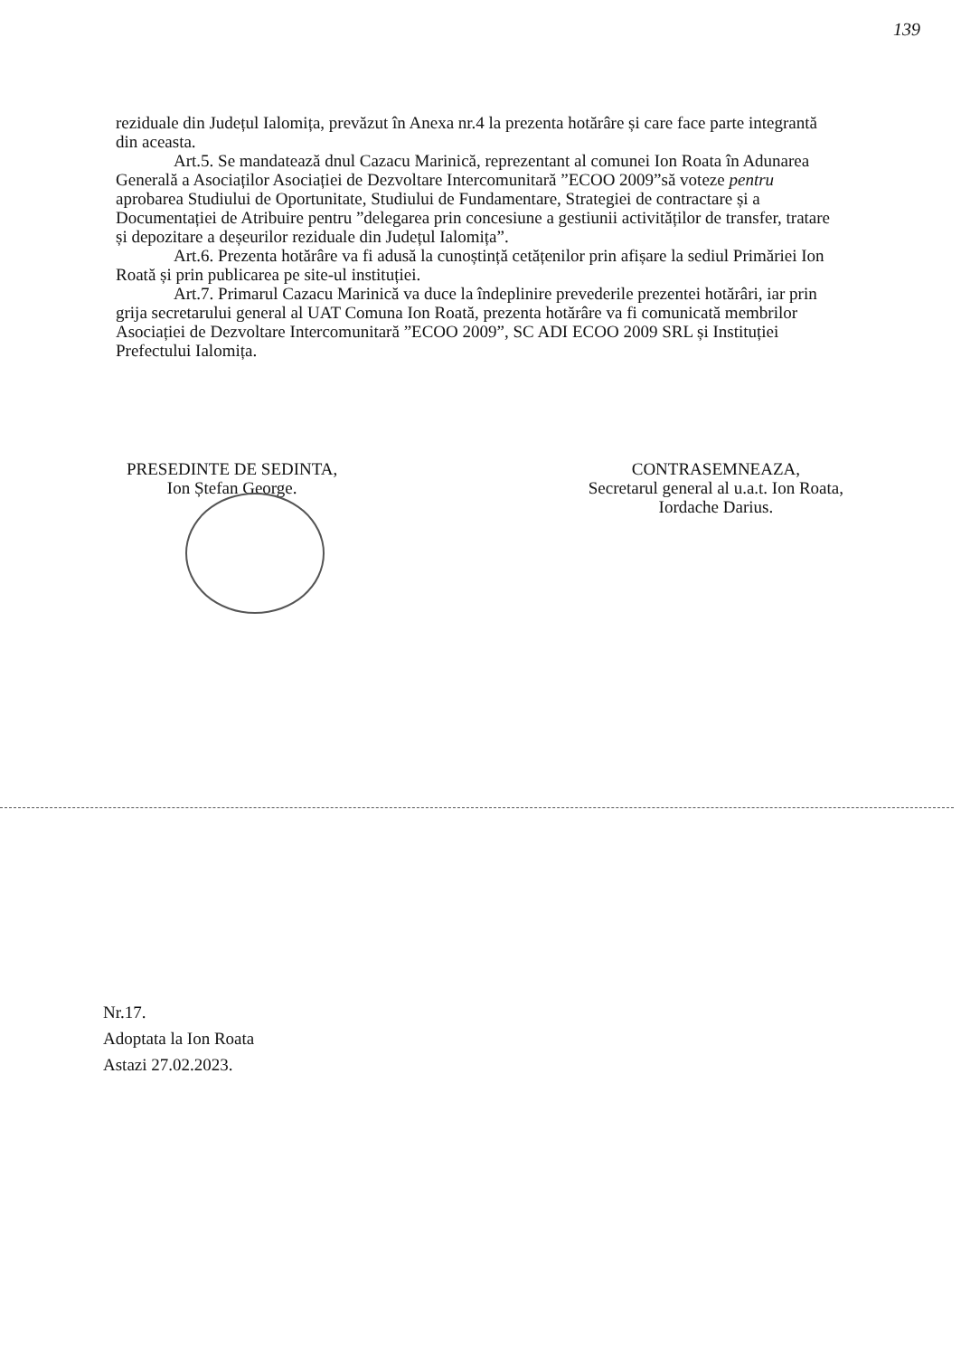139
reziduale din Județul Ialomița, prevăzut în Anexa nr.4 la prezenta hotărâre și care face parte integrantă din aceasta.
Art.5. Se mandatează dnul Cazacu Marinică, reprezentant al comunei Ion Roata în Adunarea Generală a Asociaților Asociației de Dezvoltare Intercomunitară ”ECOO 2009”să voteze pentru aprobarea Studiului de Oportunitate, Studiului de Fundamentare, Strategiei de contractare și a Documentației de Atribuire pentru ”delegarea prin concesiune a gestiunii activităților de transfer, tratare și depozitare a deșeurilor reziduale din Județul Ialomița”.
Art.6. Prezenta hotărâre va fi adusă la cunoștință cetățenilor prin afișare la sediul Primăriei Ion Roată și prin publicarea pe site-ul instituției.
Art.7. Primarul Cazacu Marinică va duce la îndeplinire prevederile prezentei hotărâri, iar prin grija secretarului general al UAT Comuna Ion Roată, prezenta hotărâre va fi comunicată membrilor Asociației de Dezvoltare Intercomunitară ”ECOO 2009”, SC ADI ECOO 2009 SRL și Instituției Prefectului Ialomița.
PRESEDINTE DE SEDINTA,
Ion Ștefan George.
CONTRASEMNEAZA,
Secretarul general al u.a.t. Ion Roata,
Iordache Darius.
Nr.17.
Adoptata la Ion Roata
Astazi 27.02.2023.